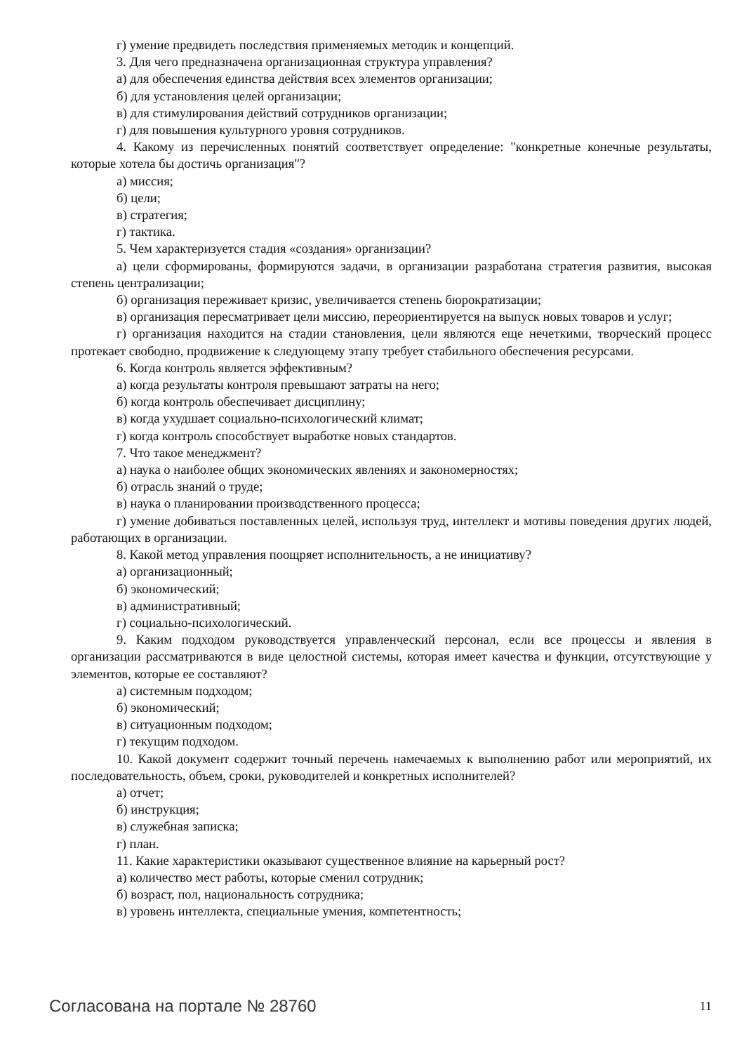г) умение предвидеть последствия применяемых методик и концепций.
3. Для чего предназначена организационная структура управления?
а) для обеспечения единства действия всех элементов организации;
б) для установления целей организации;
в) для стимулирования действий сотрудников организации;
г) для повышения культурного уровня сотрудников.
4. Какому из перечисленных понятий соответствует определение: "конкретные конечные результаты, которые хотела бы достичь организация"?
а) миссия;
б) цели;
в) стратегия;
г) тактика.
5. Чем характеризуется стадия «создания» организации?
а) цели сформированы, формируются задачи, в организации разработана стратегия развития, высокая степень централизации;
б) организация переживает кризис, увеличивается степень бюрократизации;
в) организация пересматривает цели миссию, переориентируется на выпуск новых товаров и услуг;
г) организация находится на стадии становления, цели являются еще нечеткими, творческий процесс протекает свободно, продвижение к следующему этапу требует стабильного обеспечения ресурсами.
6. Когда контроль является эффективным?
а) когда результаты контроля превышают затраты на него;
б) когда контроль обеспечивает дисциплину;
в) когда ухудшает социально-психологический климат;
г) когда контроль способствует выработке новых стандартов.
7. Что такое менеджмент?
а) наука о наиболее общих экономических явлениях и закономерностях;
б) отрасль знаний о труде;
в) наука о планировании производственного процесса;
г) умение добиваться поставленных целей, используя труд, интеллект и мотивы поведения других людей, работающих в организации.
8. Какой метод управления поощряет исполнительность, а не инициативу?
а) организационный;
б) экономический;
в) административный;
г) социально-психологический.
9. Каким подходом руководствуется управленческий персонал, если все процессы и явления в организации рассматриваются в виде целостной системы, которая имеет качества и функции, отсутствующие у элементов, которые ее составляют?
а) системным подходом;
б) экономический;
в) ситуационным подходом;
г) текущим подходом.
10. Какой документ содержит точный перечень намечаемых к выполнению работ или мероприятий, их последовательность, объем, сроки, руководителей и конкретных исполнителей?
а) отчет;
б) инструкция;
в) служебная записка;
г) план.
11. Какие характеристики оказывают существенное влияние на карьерный рост?
а) количество мест работы, которые сменил сотрудник;
б) возраст, пол, национальность сотрудника;
в) уровень интеллекта, специальные умения, компетентность;
Согласована на портале № 28760 11